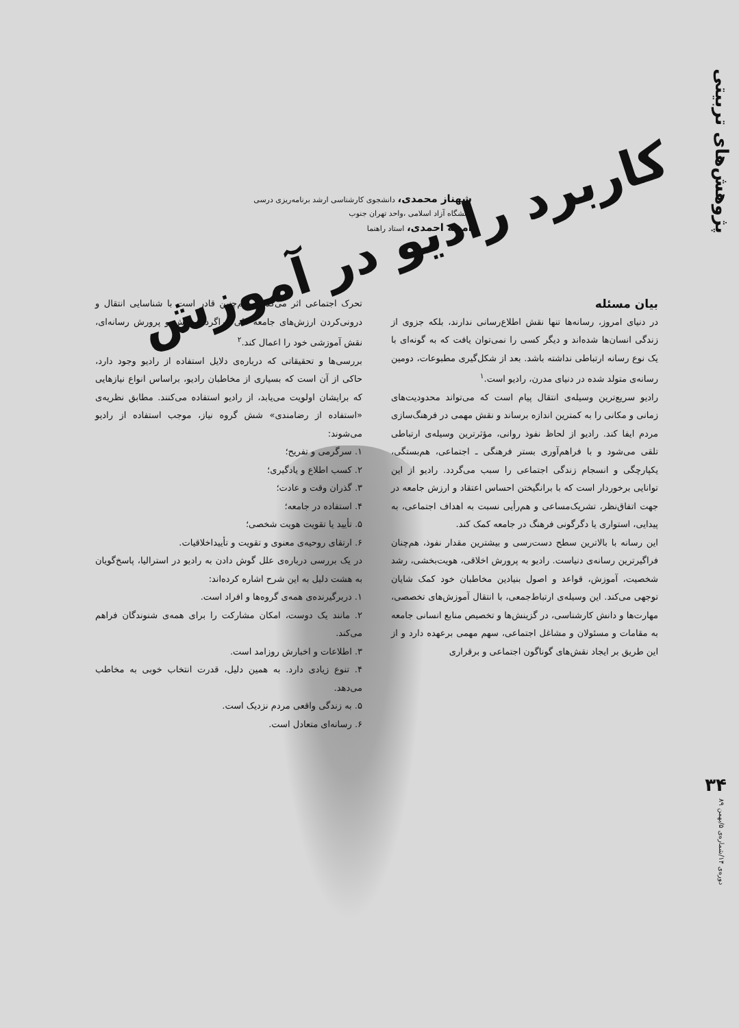پژوهش‌های تربیتی
کاربرد رادیو در آموزش
شهناز محمدی، دانشجوی کارشناسی ارشد برنامه‌ریزی درسی
دانشگاه آزاد اسلامی ،واحد تهران جنوب
امینه احمدی، استاد راهنما
بیان مسئله
در دنیای امروز، رسانه‌ها تنها نقش اطلاع‌رسانی ندارند، بلکه جزوی از زندگی انسان‌ها شده‌اند و دیگر کسی را نمی‌توان یافت که به گونه‌ای با یک نوع رسانه ارتباطی نداشته باشد. بعد از شکل‌گیری مطبوعات، دومین رسانه‌ی متولد شده در دنیای مدرن، رادیو است.<sup>۱</sup>
رادیو سریع‌ترین وسیله‌ی انتقال پیام است که می‌تواند محدودیت‌های زمانی و مکانی را به کمترین اندازه برساند و نقش مهمی در فرهنگ‌سازی مردم ایفا کند. رادیو از لحاظ نفوذ روانی، مؤثرترین وسیله‌ی ارتباطی تلقی می‌شود و با فراهم‌آوری بستر فرهنگی ـ اجتماعی، هم‌بستگی، یکپارچگی و انسجام زندگی اجتماعی را سبب می‌گردد. رادیو از این توانایی برخوردار است که با برانگیختن احساس اعتقاد و ارزش جامعه در جهت اتفاق‌نظر، تشریک‌مساعی و هم‌رأیی نسبت به اهداف اجتماعی، به پیدایی، استواری یا دگرگونی فرهنگ در جامعه کمک کند.
این رسانه با بالاترین سطح دست‌رسی و بیشترین مقدار نفوذ، هم‌چنان فراگیرترین رسانه‌ی دنیاست. رادیو به پرورش اخلاقی، هویت‌بخشی، رشد شخصیت، آموزش، قواعد و اصول بنیادین مخاطبان خود کمک شایان توجهی می‌کند. این وسیله‌ی ارتباط‌جمعی، با انتقال آموزش‌های تخصصی، مهارت‌ها و دانش کارشناسی، در گزینش‌ها و تخصیص منابع انسانی جامعه به مقامات و مسئولان و مشاغل اجتماعی، سهم مهمی برعهده دارد و از این طریق بر ایجاد نقش‌های گوناگون اجتماعی و برقراری
تحرک اجتماعی اثر می‌گذارد. هم‌چنین قادر است با شناسایی انتقال و درونی‌کردن ارزش‌های جامعه طی فراگرد آموزش و پرورش رسانه‌ای، نقش آموزشی خود را اعمال کند.<sup>۲</sup>
بررسی‌ها و تحقیقاتی که درباره‌ی دلایل استفاده از رادیو وجود دارد، حاکی از آن است که بسیاری از مخاطبان رادیو، براساس انواع نیازهایی که برایشان اولویت می‌یابد، از رادیو استفاده می‌کنند. مطابق نظریه‌ی «استفاده از رضامندی» شش گروه نیاز، موجب استفاده از رادیو می‌شوند:
۱. سرگرمی و تفریح؛
۲. کسب اطلاع و یادگیری؛
۳. گذران وقت و عادت؛
۴. استفاده در جامعه؛
۵. تأیید یا تقویت هویت شخصی؛
۶. ارتقای روحیه‌ی معنوی و تقویت و تأییداخلاقیات.
در یک بررسی درباره‌ی علل گوش دادن به رادیو در استرالیا، پاسخ‌گویان به هشت دلیل به این شرح اشاره کرده‌اند:
۱. دربرگیرنده‌ی همه‌ی گروه‌ها و افراد است.
۲. مانند یک دوست، امکان مشارکت را برای همه‌ی شنوندگان فراهم می‌کند.
۳. اطلاعات و اخبارش روزامد است.
۴. تنوع زیادی دارد. به همین دلیل، قدرت انتخاب خوبی به مخاطب می‌دهد.
۵. به زندگی واقعی مردم نزدیک است.
۶. رسانه‌ای متعادل است.
۳۴
دوره‌ی ۱۴/شماره‌ی ۵/بهمن ۸۹